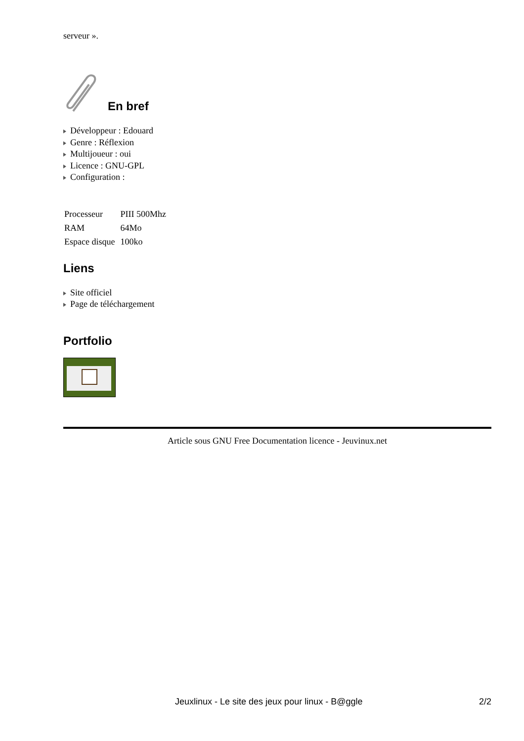serveur ».
En bref
Développeur : Edouard
Genre : Réflexion
Multijoueur : oui
Licence : GNU-GPL
Configuration :
| Processeur | PIII 500Mhz |
| RAM | 64Mo |
| Espace disque | 100ko |
Liens
Site officiel
Page de téléchargement
Portfolio
Article sous GNU Free Documentation licence - Jeuvinux.net
Jeuxlinux - Le site des jeux pour linux - B@ggle 2/2